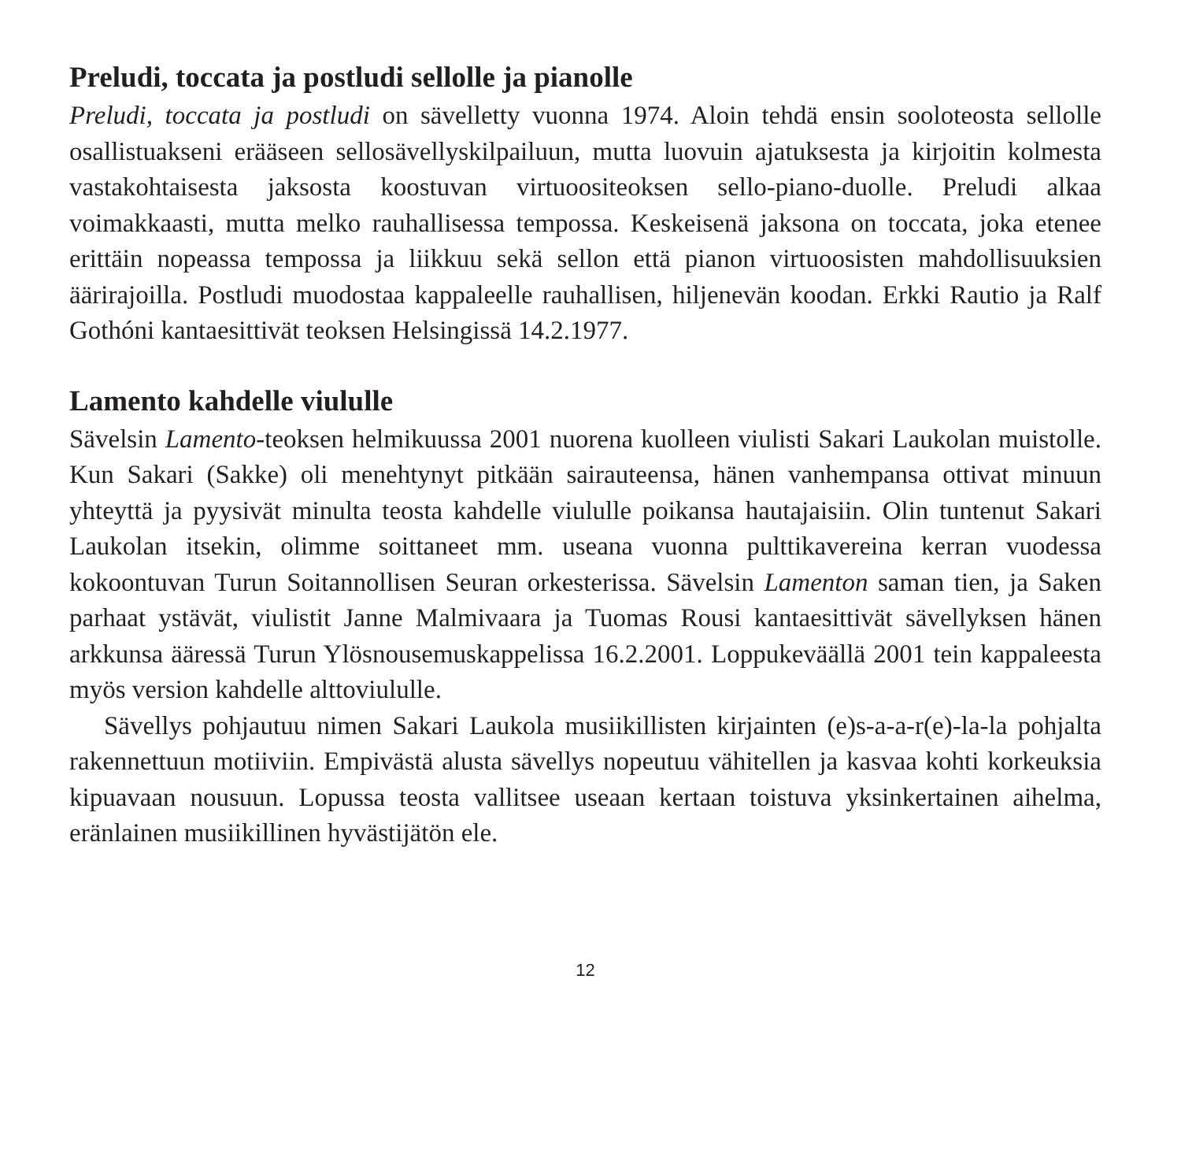Preludi, toccata ja postludi sellolle ja pianolle
Preludi, toccata ja postludi on sävelletty vuonna 1974. Aloin tehdä ensin soolo­teosta sellolle osallistuakseni erääseen sellosävellyskilpailuun, mutta luovuin aja­tuksesta ja kirjoitin kolmesta vastakohtaisesta jaksosta koostuvan virtuoositeoksen sello-piano-duolle. Preludi alkaa voimakkaasti, mutta melko rauhallisessa tem­possa. Keskeisenä jaksona on toccata, joka etenee erittäin nopeassa tempossa ja liikkuu sekä sellon että pianon virtuoosisten mahdollisuuksien äärirajoilla. Postludi muodostaa kappaleelle rauhallisen, hiljenevän koodan. Erkki Rautio ja Ralf Gothóni kantaesittivät teoksen Helsingissä 14.2.1977.
Lamento kahdelle viululle
Sävelsin Lamento-teoksen helmikuussa 2001 nuorena kuolleen viulisti Sakari Laukolan muistolle. Kun Sakari (Sakke) oli menehtynyt pitkään sairauteensa, hänen vanhempansa ottivat minuun yhteyttä ja pyysivät minulta teosta kahdelle viululle poikansa hautajaisiin. Olin tuntenut Sakari Laukolan itsekin, olimme soittaneet mm. useana vuonna pulttikavereina kerran vuodessa kokoontuvan Turun Soitan­nollisen Seuran orkesterissa. Sävelsin Lamenton saman tien, ja Saken parhaat ystä­vät, viulistit Janne Malmivaara ja Tuomas Rousi kantaesittivät sävellyksen hänen arkkunsa ääressä Turun Ylösnousemuskappelissa 16.2.2001. Loppukeväällä 2001 tein kappaleesta myös version kahdelle alttoviululle.
Sävellys pohjautuu nimen Sakari Laukola musiikillisten kirjainten (e)s-a-a-r(e)-la-la pohjalta rakennettuun motiiviin. Empivästä alusta sävellys nopeutuu vähitellen ja kasvaa kohti korkeuksia kipuavaan nousuun. Lopussa teosta vallitsee useaan kertaan toistuva yksinkertainen aihelma, eränlainen musiikillinen hyvästijätön ele.
12